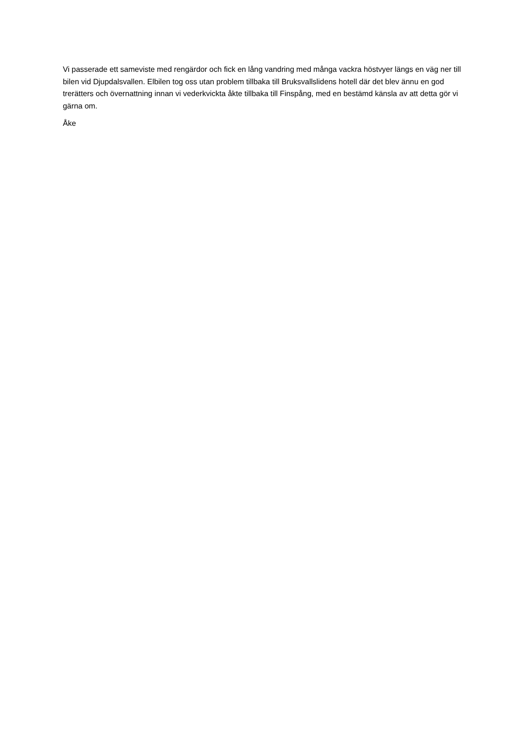Vi passerade ett sameviste med rengärdor och fick en lång vandring med många vackra höstvyer längs en väg ner till bilen vid Djupdalsvallen. Elbilen tog oss utan problem tillbaka till Bruksvallslidens hotell där det blev ännu en god trerätters och övernattning innan vi vederkvickta åkte tillbaka till Finspång, med en bestämd känsla av att detta gör vi gärna om.
Åke